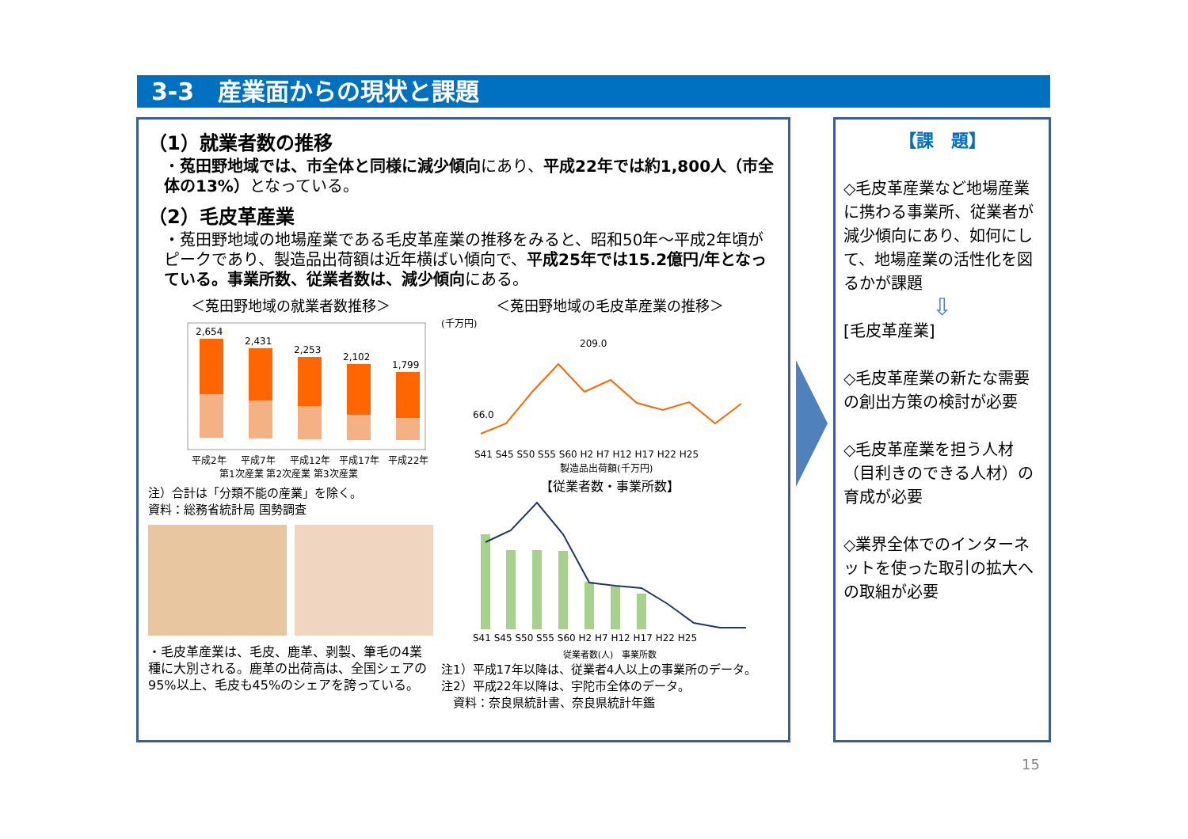3-3　産業面からの現状と課題
（1）就業者数の推移
・菟田野地域では、市全体と同様に減少傾向にあり、平成22年では約1,800人（市全体の13%）となっている。
（2）毛皮革産業
・菟田野地域の地場産業である毛皮革産業の推移をみると、昭和50年～平成2年頃がピークであり、製造品出荷額は近年横ばい傾向で、平成25年では15.2億円/年となっている。事業所数、従業者数は、減少傾向にある。
＜菟田野地域の就業者数推移＞
2,654
2,431
2,253
2,102
1,799
平成2年
平成7年
平成12年
平成17年
平成22年
第1次産業 第2次産業 第3次産業
注）合計は「分類不能の産業」を除く。
資料：総務省統計局 国勢調査
・毛皮革産業は、毛皮、鹿革、剥製、筆毛の4業種に大別される。鹿革の出荷高は、全国シェアの95%以上、毛皮も45%のシェアを誇っている。
＜菟田野地域の毛皮革産業の推移＞
(千万円)
209.0
66.0
S41 S45 S50 S55 S60 H2 H7 H12 H17 H22 H25
製造品出荷額(千万円)
【従業者数・事業所数】
S41 S45 S50 S55 S60 H2 H7 H12 H17 H22 H25
従業者数(人)　事業所数
注1）平成17年以降は、従業者4人以上の事業所のデータ。
注2）平成22年以降は、宇陀市全体のデータ。
　資料：奈良県統計書、奈良県統計年鑑
【課　題】
◇毛皮革産業など地場産業に携わる事業所、従業者が減少傾向にあり、如何にして、地場産業の活性化を図るかが課題
⇩
[毛皮革産業]
◇毛皮革産業の新たな需要の創出方策の検討が必要
◇毛皮革産業を担う人材（目利きのできる人材）の育成が必要
◇業界全体でのインターネットを使った取引の拡大への取組が必要
15